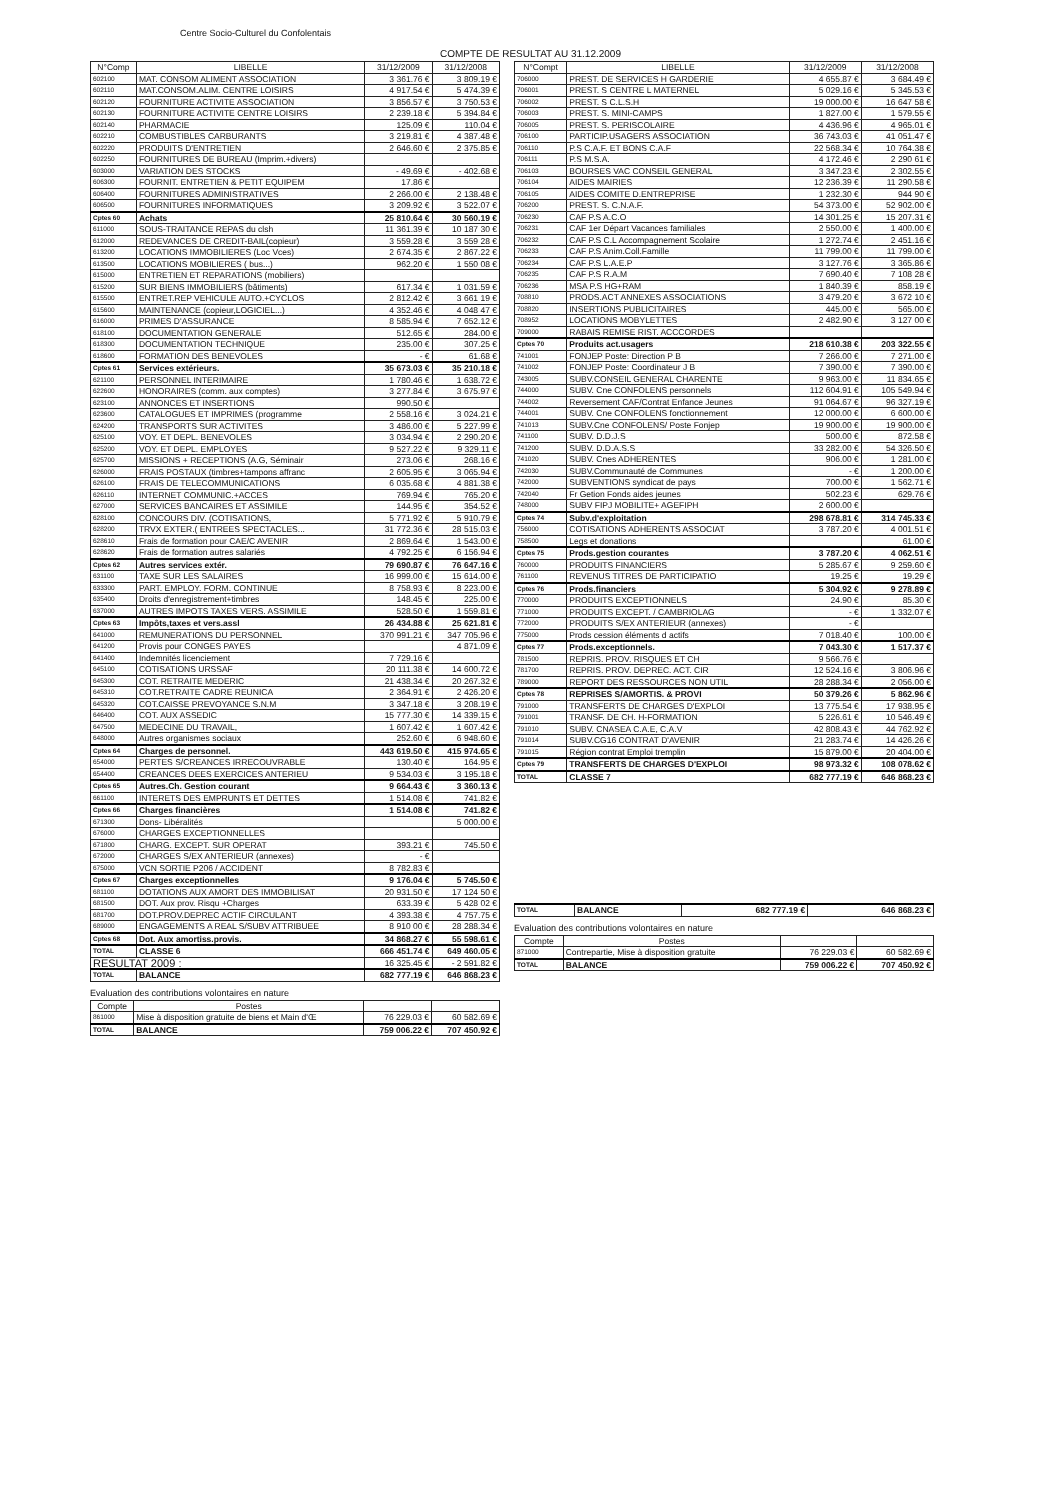Centre Socio-Culturel du Confolentais
COMPTE DE RESULTAT AU 31.12.2009
| N°Comp | LIBELLE | 31/12/2009 | 31/12/2008 |
| --- | --- | --- | --- |
| 602100 | MAT. CONSOM ALIMENT ASSOCIATION | 3 361.76 € | 3 809.19 € |
| 602110 | MAT.CONSOM.ALIM. CENTRE LOISIRS | 4 917.54 € | 5 474.39 € |
| 602120 | FOURNITURE ACTIVITE ASSOCIATION | 3 856.57 € | 3 750.53 € |
| 602130 | FOURNITURE ACTIVITE CENTRE LOISIRS | 2 239.18 € | 5 394.84 € |
| 602140 | PHARMACIE | 125.09 € | 110.04 € |
| 602210 | COMBUSTIBLES CARBURANTS | 3 219.81 € | 4 387.48 € |
| 602220 | PRODUITS D'ENTRETIEN | 2 646.60 € | 2 375.85 € |
| 602250 | FOURNITURES DE BUREAU (Imprim.+divers) | | |
| 603000 | VARIATION DES STOCKS | - 49.69 € | - 402.68 € |
| 606300 | FOURNIT. ENTRETIEN & PETIT EQUIPEM | 17.86 € | |
| 606400 | FOURNITURES ADMINISTRATIVES | 2 266.00 € | 2 138.48 € |
| 606500 | FOURNITURES INFORMATIQUES | 3 209.92 € | 3 522.07 € |
| Cptes 60 | Achats | 25 810.64 € | 30 560.19 € |
| 611000 | SOUS-TRAITANCE REPAS du clsh | 11 361.39 € | 10 187 30 € |
| 612000 | REDEVANCES DE CREDIT-BAIL(copieur) | 3 559.28 € | 3 559 28 € |
| 613200 | LOCATIONS IMMOBILIERES (Loc Vces) | 2 674.35 € | 2 867.22 € |
| 613500 | LOCATIONS MOBILIERES ( bus...) | 962.20 € | 1 550 08 € |
| 615000 | ENTRETIEN ET REPARATIONS (mobiliers) | | |
| 615200 | SUR BIENS IMMOBILIERS (bâtiments) | 617.34 € | 1 031.59 € |
| 615500 | ENTRET.REP VEHICULE AUTO.+CYCLOS | 2 812.42 € | 3 661 19 € |
| 615600 | MAINTENANCE (copieur,LOGICIEL...) | 4 352.46 € | 4 048 47 € |
| 616000 | PRIMES D'ASSURANCE | 8 585.94 € | 7 652.12 € |
| 618100 | DOCUMENTATION GENERALE | 512.65 € | 284.00 € |
| 618300 | DOCUMENTATION TECHNIQUE | 235.00 € | 307.25 € |
| 618600 | FORMATION DES BENEVOLES | - € | 61.68 € |
| Cptes 61 | Services extérieurs. | 35 673.03 € | 35 210.18 € |
| 621100 | PERSONNEL INTERIMAIRE | 1 780.46 € | 1 638.72 € |
| 622600 | HONORAIRES (comm. aux comptes) | 3 277.84 € | 3 675.97 € |
| 623100 | ANNONCES ET INSERTIONS | 990.50 € | |
| 623600 | CATALOGUES ET IMPRIMES (programme | 2 558.16 € | 3 024.21 € |
| 624200 | TRANSPORTS SUR ACTIVITES | 3 486.00 € | 5 227.99 € |
| 625100 | VOY. ET DEPL. BENEVOLES | 3 034.94 € | 2 290.20 € |
| 625200 | VOY. ET DEPL. EMPLOYES | 9 527.22 € | 9 329.11 € |
| 625700 | MISSIONS + RECEPTIONS (A.G, Séminair | 273.06 € | 268.16 € |
| 626000 | FRAIS POSTAUX (timbres+tampons affranc | 2 605.95 € | 3 065.94 € |
| 626100 | FRAIS DE TELECOMMUNICATIONS | 6 035.68 € | 4 881.38 € |
| 626110 | INTERNET COMMUNIC.+ACCES | 769.94 € | 765.20 € |
| 627000 | SERVICES BANCAIRES ET ASSIMILE | 144.95 € | 354.52 € |
| 628100 | CONCOURS DIV. (COTISATIONS, | 5 771.92 € | 5 910.79 € |
| 628200 | TRVX EXTER.( ENTREES SPECTACLES... | 31 772.36 € | 28 515.03 € |
| 628610 | Frais de formation pour CAE/C AVENIR | 2 869.64 € | 1 543.00 € |
| 628620 | Frais de formation autres salariés | 4 792.25 € | 6 156.94 € |
| Cptes 62 | Autres services extér. | 79 690.87 € | 76 647.16 € |
| 631100 | TAXE SUR LES SALAIRES | 16 999.00 € | 15 614.00 € |
| 633300 | PART. EMPLOY. FORM. CONTINUE | 8 758.93 € | 8 223.00 € |
| 635400 | Droits d'enregistrement+timbres | 148.45 € | 225.00 € |
| 637000 | AUTRES IMPOTS TAXES VERS. ASSIMILE | 528.50 € | 1 559.81 € |
| Cptes 63 | Impôts,taxes et vers.assl | 26 434.88 € | 25 621.81 € |
| 641000 | REMUNERATIONS DU PERSONNEL | 370 991.21 € | 347 705.96 € |
| 641200 | Provis pour CONGES PAYES | | 4 871.09 € |
| 641400 | Indemnités licenciement | 7 729.16 € | |
| 645100 | COTISATIONS URSSAF | 20 111.38 € | 14 600.72 € |
| 645300 | COT. RETRAITE MEDERIC | 21 438.34 € | 20 267.32 € |
| 645310 | COT.RETRAITE CADRE REUNICA | 2 364.91 € | 2 426.20 € |
| 645320 | COT.CAISSE PREVOYANCE S.N.M | 3 347.18 € | 3 208.19 € |
| 646400 | COT. AUX ASSEDIC | 15 777.30 € | 14 339.15 € |
| 647500 | MEDECINE DU TRAVAIL, | 1 607.42 € | 1 607.42 € |
| 648000 | Autres organismes sociaux | 252.60 € | 6 948.60 € |
| Cptes 64 | Charges de personnel. | 443 619.50 € | 415 974.65 € |
| 654000 | PERTES S/CREANCES IRRECOUVRABLE | 130.40 € | 164.95 € |
| 654400 | CREANCES DEES EXERCICES ANTERIEU | 9 534.03 € | 3 195.18 € |
| Cptes 65 | Autres.Ch. Gestion courant | 9 664.43 € | 3 360.13 € |
| 661100 | INTERETS DES EMPRUNTS ET DETTES | 1 514.08 € | 741.82 € |
| Cptes 66 | Charges financières | 1 514.08 € | 741.82 € |
| 671300 | Dons- Libéralités | | 5 000.00 € |
| 676000 | CHARGES EXCEPTIONNELLES | | |
| 671800 | CHARG. EXCEPT. SUR OPERAT | 393.21 € | 745.50 € |
| 672000 | CHARGES S/EX ANTERIEUR (annexes) | - € | |
| 675000 | VCN SORTIE P206 / ACCIDENT | 8 782.83 € | |
| Cptes 67 | Charges exceptionnelles | 9 176.04 € | 5 745.50 € |
| 681100 | DOTATIONS AUX AMORT DES IMMOBILISAT | 20 931.50 € | 17 124 50 € |
| 681500 | DOT. Aux prov. Risqu +Charges | 633.39 € | 5 428 02 € |
| 681700 | DOT.PROV.DEPREC ACTIF CIRCULANT | 4 393.38 € | 4 757.75 € |
| 689000 | ENGAGEMENTS A REAL S/SUBV ATTRIBUEE | 8 910 00 € | 28 288.34 € |
| Cptes 68 | Dot. Aux amortiss.provis. | 34 868.27 € | 55 598.61 € |
| TOTAL | CLASSE 6 | 666 451.74 € | 649 460.05 € |
| RESULTAT 2009 : | | 16 325.45 € | - 2 591.82 € |
| TOTAL | BALANCE | 682 777.19 € | 646 868.23 € |
Evaluation des contributions volontaires en nature
| Compte | Postes | | |
| --- | --- | --- | --- |
| 861000 | Mise à disposition gratuite de biens et Main d'Œ | 76 229.03 € | 60 582.69 € |
| TOTAL | BALANCE | 759 006.22 € | 707 450.92 € |
| N°Compt | LIBELLE | 31/12/2009 | 31/12/2008 |
| --- | --- | --- | --- |
| 706000 | PREST. DE SERVICES H GARDERIE | 4 655.87 € | 3 684.49 € |
| 706001 | PREST. S CENTRE L MATERNEL | 5 029.16 € | 5 345.53 € |
| 706002 | PREST. S C.L.S.H | 19 000.00 € | 16 647 58 € |
| 706003 | PREST. S. MINI-CAMPS | 1 827.00 € | 1 579.55 € |
| 706005 | PREST. S. PERISCOLAIRE | 4 436.96 € | 4 965.01 € |
| 706100 | PARTICIP.USAGERS ASSOCIATION | 36 743.03 € | 41 051.47 € |
| 706110 | P.S C.A.F. ET BONS C.A.F | 22 568.34 € | 10 764.38 € |
| 706111 | P.S M.S.A. | 4 172.46 € | 2 290 61 € |
| 706103 | BOURSES VAC CONSEIL GENERAL | 3 347.23 € | 2 302.55 € |
| 706104 | AIDES MAIRIES | 12 236.39 € | 11 290.58 € |
| 706105 | AIDES COMITE D.ENTREPRISE | 1 232.30 € | 944 90 € |
| 706200 | PREST. S. C.N.A.F. | 54 373.00 € | 52 902.00 € |
| 706230 | CAF P.S A.C.O | 14 301.25 € | 15 207.31 € |
| 706231 | CAF 1er Départ Vacances familiales | 2 550.00 € | 1 400.00 € |
| 706232 | CAF P.S C.L Accompagnement Scolaire | 1 272.74 € | 2 451.16 € |
| 706233 | CAF P.S Anim.Coll.Famille | 11 799.00 € | 11 799.00 € |
| 706234 | CAF P.S L.A.E.P | 3 127.76 € | 3 365.86 € |
| 706235 | CAF P.S R.A.M | 7 690.40 € | 7 108 28 € |
| 706236 | MSA P.S HG+RAM | 1 840.39 € | 858.19 € |
| 708810 | PRODS.ACT ANNEXES ASSOCIATIONS | 3 479.20 € | 3 672 10 € |
| 708820 | INSERTIONS PUBLICITAIRES | 445.00 € | 565.00 € |
| 708952 | LOCATIONS MOBYLETTES | 2 482.90 € | 3 127 00 € |
| 709000 | RABAIS REMISE RIST. ACCCORDES | | |
| Cptes 70 | Produits act.usagers | 218 610.38 € | 203 322.55 € |
| 741001 | FONJEP Poste: Direction P B | 7 266.00 € | 7 271.00 € |
| 741002 | FONJEP Poste: Coordinateur J B | 7 390.00 € | 7 390.00 € |
| 743005 | SUBV.CONSEIL GENERAL CHARENTE | 9 963.00 € | 11 834.65 € |
| 744000 | SUBV. Cne CONFOLENS personnels | 112 604.91 € | 105 549.94 € |
| 744002 | Reversement CAF/Contrat Enfance Jeunes | 91 064.67 € | 96 327.19 € |
| 744001 | SUBV. Cne CONFOLENS fonctionnement | 12 000.00 € | 6 600.00 € |
| 741013 | SUBV.Cne CONFOLENS/ Poste Fonjep | 19 900.00 € | 19 900.00 € |
| 741100 | SUBV. D.D.J.S | 500.00 € | 872.58 € |
| 741200 | SUBV. D.D.A.S.S | 33 282.00 € | 54 326.50 € |
| 741020 | SUBV. Cnes ADHERENTES | 906.00 € | 1 281.00 € |
| 742030 | SUBV.Communauté de Communes | - € | 1 200.00 € |
| 742000 | SUBVENTIONS syndicat de pays | 700.00 € | 1 562.71 € |
| 742040 | Fr Getion Fonds aides jeunes | 502.23 € | 629.76 € |
| 748000 | SUBV FIPJ MOBILITE+ AGEFIPH | 2 600.00 € | |
| Cptes 74 | Subv.d'exploitation | 298 678.81 € | 314 745.33 € |
| 756000 | COTISATIONS ADHERENTS ASSOCIAT | 3 787.20 € | 4 001.51 € |
| 758500 | Legs et donations | | 61.00 € |
| Cptes 75 | Prods.gestion courantes | 3 787.20 € | 4 062.51 € |
| 760000 | PRODUITS FINANCIERS | 5 285.67 € | 9 259.60 € |
| 761100 | REVENUS TITRES DE PARTICIPATIO | 19.25 € | 19.29 € |
| Cptes 76 | Prods.financiers | 5 304.92 € | 9 278.89 € |
| 770000 | PRODUITS EXCEPTIONNELS | 24.90 € | 85.30 € |
| 771000 | PRODUITS EXCEPT. / CAMBRIOLAG | - € | 1 332.07 € |
| 772000 | PRODUITS S/EX ANTERIEUR (annexes) | - € | |
| 775000 | Prods cession éléments d actifs | 7 018.40 € | 100.00 € |
| Cptes 77 | Prods.exceptionnels. | 7 043.30 € | 1 517.37 € |
| 781500 | REPRIS. PROV. RISQUES ET CH | 9 566.76 € | |
| 781700 | REPRIS. PROV. DEPREC. ACT. CIR | 12 524.16 € | 3 806.96 € |
| 789000 | REPORT DES RESSOURCES NON UTIL | 28 288.34 € | 2 056.00 € |
| Cptes 78 | REPRISES S/AMORTIS. & PROVI | 50 379.26 € | 5 862.96 € |
| 791000 | TRANSFERTS DE CHARGES D'EXPLOI | 13 775.54 € | 17 938.95 € |
| 791001 | TRANSF. DE CH. H-FORMATION | 5 226.61 € | 10 546.49 € |
| 791010 | SUBV. CNASEA C.A.E, C.A.V | 42 808.43 € | 44 762.92 € |
| 791014 | SUBV.CG16 CONTRAT D'AVENIR | 21 283.74 € | 14 426.26 € |
| 791015 | Région contrat Emploi tremplin | 15 879.00 € | 20 404.00 € |
| Cptes 79 | TRANSFERTS DE CHARGES D'EXPLOI | 98 973.32 € | 108 078.62 € |
| TOTAL | CLASSE 7 | 682 777.19 € | 646 868.23 € |
| TOTAL | BALANCE | 682 777.19 € | 646 868.23 € |
Evaluation des contributions volontaires en nature
| Compte | Postes | | |
| --- | --- | --- | --- |
| 871000 | Contrepartie, Mise à disposition gratuite | 76 229.03 € | 60 582.69 € |
| TOTAL | BALANCE | 759 006.22 € | 707 450.92 € |